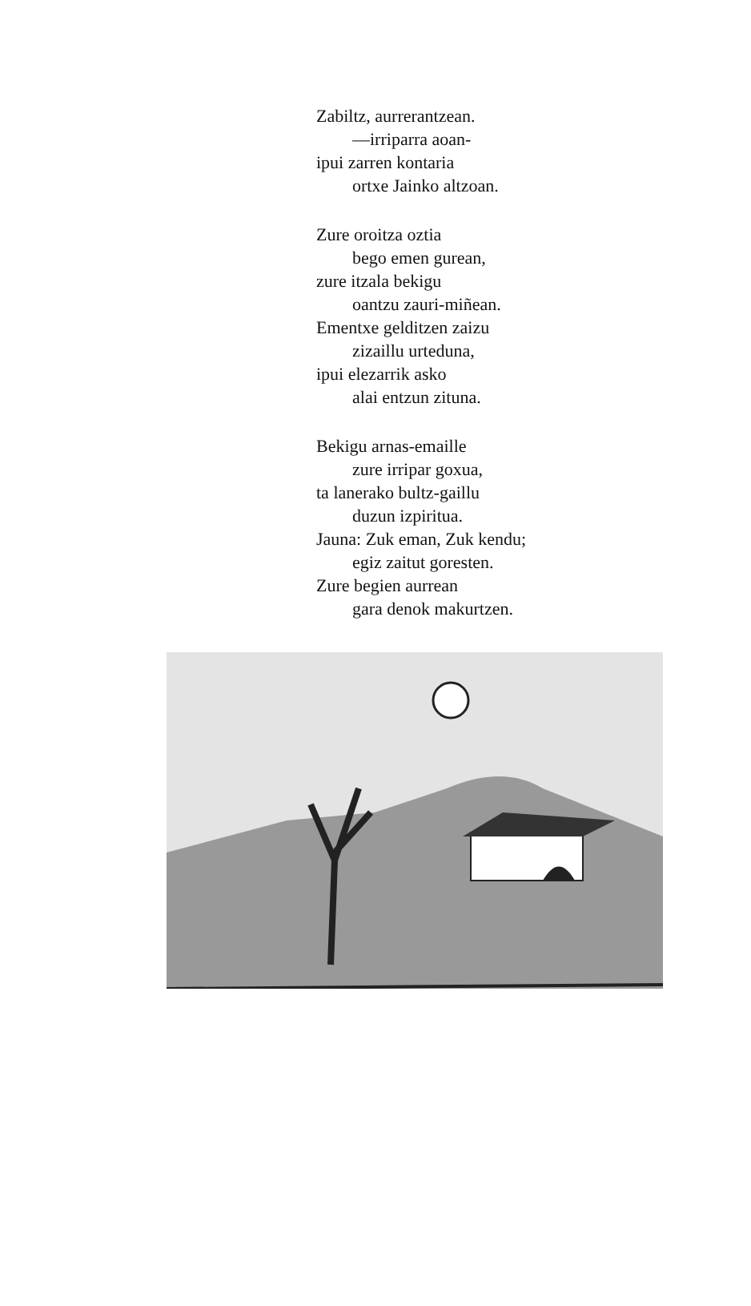Zabiltz, aurrerantzean.
—irriparra aoan-
ipui zarren kontaria
ortxe Jainko altzoan.
Zure oroitza oztia
bego emen gurean,
zure itzala bekigu
oantzu zauri-miñean.
Ementxe gelditzen zaizu
zizaillu urteduna,
ipui elezarrik asko
alai entzun zituna.
Bekigu arnas-emaille
zure irripar goxua,
ta lanerako bultz-gaillu
duzun izpiritua.
Jauna: Zuk eman, Zuk kendu;
egiz zaitut goresten.
Zure begien aurrean
gara denok makurtzen.